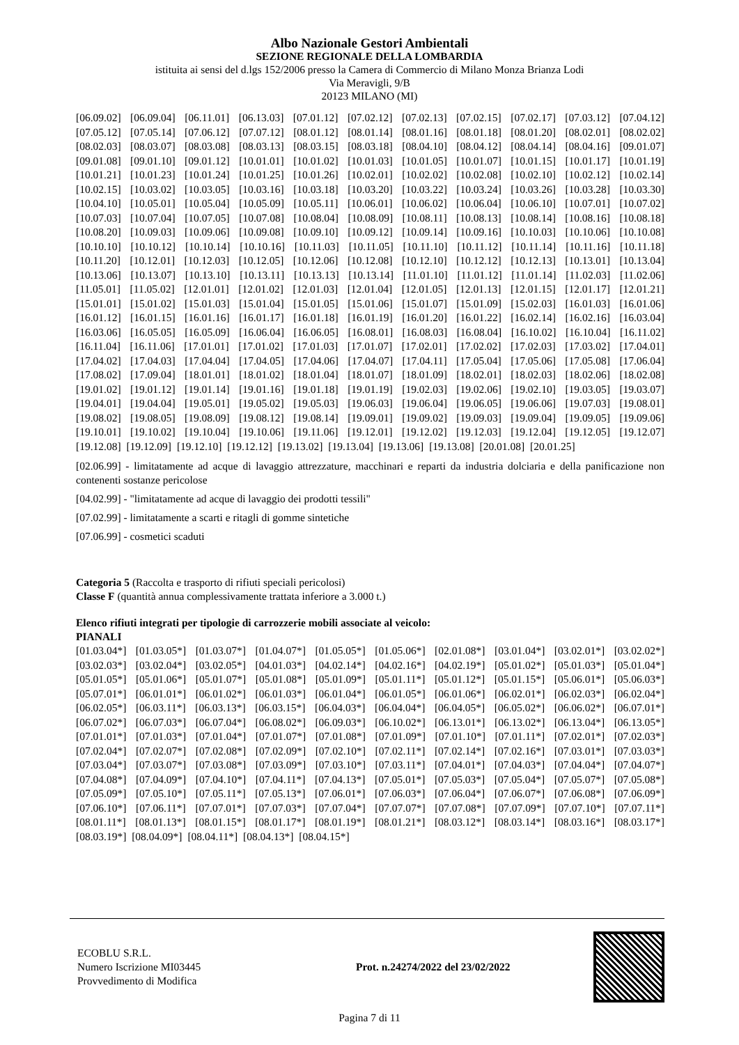Albo Nazionale Gestori Ambientali
SEZIONE REGIONALE DELLA LOMBARDIA
istituita ai sensi del d.lgs 152/2006 presso la Camera di Commercio di Milano Monza Brianza Lodi
Via Meravigli, 9/B
20123 MILANO (MI)
[06.09.02] [06.09.04] [06.11.01] [06.13.03] [07.01.12] [07.02.12] [07.02.13] [07.02.15] [07.02.17] [07.03.12] [07.04.12] [07.05.12] [07.05.14] [07.06.12] [07.07.12] [08.01.12] [08.01.14] [08.01.16] [08.01.18] [08.01.20] [08.02.01] [08.02.02] [08.02.03] [08.03.07] [08.03.08] [08.03.13] [08.03.15] [08.03.18] [08.04.10] [08.04.12] [08.04.14] [08.04.16] [09.01.07] [09.01.08] [09.01.10] [09.01.12] [10.01.01] [10.01.02] [10.01.03] [10.01.05] [10.01.07] [10.01.15] [10.01.17] [10.01.19] [10.01.21] [10.01.23] [10.01.24] [10.01.25] [10.01.26] [10.02.01] [10.02.02] [10.02.08] [10.02.10] [10.02.12] [10.02.14] [10.02.15] [10.03.02] [10.03.05] [10.03.16] [10.03.18] [10.03.20] [10.03.22] [10.03.24] [10.03.26] [10.03.28] [10.03.30] [10.04.10] [10.05.01] [10.05.04] [10.05.09] [10.05.11] [10.06.01] [10.06.02] [10.06.04] [10.06.10] [10.07.01] [10.07.02] [10.07.03] [10.07.04] [10.07.05] [10.07.08] [10.08.04] [10.08.09] [10.08.11] [10.08.13] [10.08.14] [10.08.16] [10.08.18] [10.08.20] [10.09.03] [10.09.06] [10.09.08] [10.09.10] [10.09.12] [10.09.14] [10.09.16] [10.10.03] [10.10.06] [10.10.08] [10.10.10] [10.10.12] [10.10.14] [10.10.16] [10.11.03] [10.11.05] [10.11.10] [10.11.12] [10.11.14] [10.11.16] [10.11.18] [10.11.20] [10.12.01] [10.12.03] [10.12.05] [10.12.06] [10.12.08] [10.12.10] [10.12.12] [10.12.13] [10.13.01] [10.13.04] [10.13.06] [10.13.07] [10.13.10] [10.13.11] [10.13.13] [10.13.14] [11.01.10] [11.01.12] [11.01.14] [11.02.03] [11.02.06] [11.05.01] [11.05.02] [12.01.01] [12.01.02] [12.01.03] [12.01.04] [12.01.05] [12.01.13] [12.01.15] [12.01.17] [12.01.21] [15.01.01] [15.01.02] [15.01.03] [15.01.04] [15.01.05] [15.01.06] [15.01.07] [15.01.09] [15.02.03] [16.01.03] [16.01.06] [16.01.12] [16.01.15] [16.01.16] [16.01.17] [16.01.18] [16.01.19] [16.01.20] [16.01.22] [16.02.14] [16.02.16] [16.03.04] [16.03.06] [16.05.05] [16.05.09] [16.06.04] [16.06.05] [16.08.01] [16.08.03] [16.08.04] [16.10.02] [16.10.04] [16.11.02] [16.11.04] [16.11.06] [17.01.01] [17.01.02] [17.01.03] [17.01.07] [17.02.01] [17.02.02] [17.02.03] [17.03.02] [17.04.01] [17.04.02] [17.04.03] [17.04.04] [17.04.05] [17.04.06] [17.04.07] [17.04.11] [17.05.04] [17.05.06] [17.05.08] [17.06.04] [17.08.02] [17.09.04] [18.01.01] [18.01.02] [18.01.04] [18.01.07] [18.01.09] [18.02.01] [18.02.03] [18.02.06] [18.02.08] [19.01.02] [19.01.12] [19.01.14] [19.01.16] [19.01.18] [19.01.19] [19.02.03] [19.02.06] [19.02.10] [19.03.05] [19.03.07] [19.04.01] [19.04.04] [19.05.01] [19.05.02] [19.05.03] [19.06.03] [19.06.04] [19.06.05] [19.06.06] [19.07.03] [19.08.01] [19.08.02] [19.08.05] [19.08.09] [19.08.12] [19.08.14] [19.09.01] [19.09.02] [19.09.03] [19.09.04] [19.09.05] [19.09.06] [19.10.01] [19.10.02] [19.10.04] [19.10.06] [19.11.06] [19.12.01] [19.12.02] [19.12.03] [19.12.04] [19.12.05] [19.12.07] [19.12.08] [19.12.09] [19.12.10] [19.12.12] [19.13.02] [19.13.04] [19.13.06] [19.13.08] [20.01.08] [20.01.25]
[02.06.99] - limitatamente ad acque di lavaggio attrezzature, macchinari e reparti da industria dolciaria e della panificazione non contenenti sostanze pericolose
[04.02.99] - "limitatamente ad acque di lavaggio dei prodotti tessili"
[07.02.99] - limitatamente a scarti e ritagli di gomme sintetiche
[07.06.99] - cosmetici scaduti
Categoria 5 (Raccolta e trasporto di rifiuti speciali pericolosi)
Classe F (quantità annua complessivamente trattata inferiore a 3.000 t.)
Elenco rifiuti integrati per tipologie di carrozzerie mobili associate al veicolo:
PIANALI
[01.03.04*] [01.03.05*] [01.03.07*] [01.04.07*] [01.05.05*] [01.05.06*] [02.01.08*] [03.01.04*] [03.02.01*] [03.02.02*] [03.02.03*] [03.02.04*] [03.02.05*] [04.01.03*] [04.02.14*] [04.02.16*] [04.02.19*] [05.01.02*] [05.01.03*] [05.01.04*] [05.01.05*] [05.01.06*] [05.01.07*] [05.01.08*] [05.01.09*] [05.01.11*] [05.01.12*] [05.01.15*] [05.06.01*] [05.06.03*] [05.07.01*] [06.01.01*] [06.01.02*] [06.01.03*] [06.01.04*] [06.01.05*] [06.01.06*] [06.02.01*] [06.02.03*] [06.02.04*] [06.02.05*] [06.03.11*] [06.03.13*] [06.03.15*] [06.04.03*] [06.04.04*] [06.04.05*] [06.05.02*] [06.06.02*] [06.07.01*] [06.07.02*] [06.07.03*] [06.07.04*] [06.08.02*] [06.09.03*] [06.10.02*] [06.13.01*] [06.13.02*] [06.13.04*] [06.13.05*] [07.01.01*] [07.01.03*] [07.01.04*] [07.01.07*] [07.01.08*] [07.01.09*] [07.01.10*] [07.01.11*] [07.02.01*] [07.02.03*] [07.02.04*] [07.02.07*] [07.02.08*] [07.02.09*] [07.02.10*] [07.02.11*] [07.02.14*] [07.02.16*] [07.03.01*] [07.03.03*] [07.03.04*] [07.03.07*] [07.03.08*] [07.03.09*] [07.03.10*] [07.03.11*] [07.04.01*] [07.04.03*] [07.04.04*] [07.04.07*] [07.04.08*] [07.04.09*] [07.04.10*] [07.04.11*] [07.04.13*] [07.05.01*] [07.05.03*] [07.05.04*] [07.05.07*] [07.05.08*] [07.05.09*] [07.05.10*] [07.05.11*] [07.05.13*] [07.06.01*] [07.06.03*] [07.06.04*] [07.06.07*] [07.06.08*] [07.06.09*] [07.06.10*] [07.06.11*] [07.07.01*] [07.07.03*] [07.07.04*] [07.07.07*] [07.07.08*] [07.07.09*] [07.07.10*] [07.07.11*] [08.01.11*] [08.01.13*] [08.01.15*] [08.01.17*] [08.01.19*] [08.01.21*] [08.03.12*] [08.03.14*] [08.03.16*] [08.03.17*] [08.03.19*] [08.04.09*] [08.04.11*] [08.04.13*] [08.04.15*]
ECOBLU S.R.L.
Numero Iscrizione MI03445
Provvedimento di Modifica
Prot. n.24274/2022 del 23/02/2022
Pagina 7 di 11